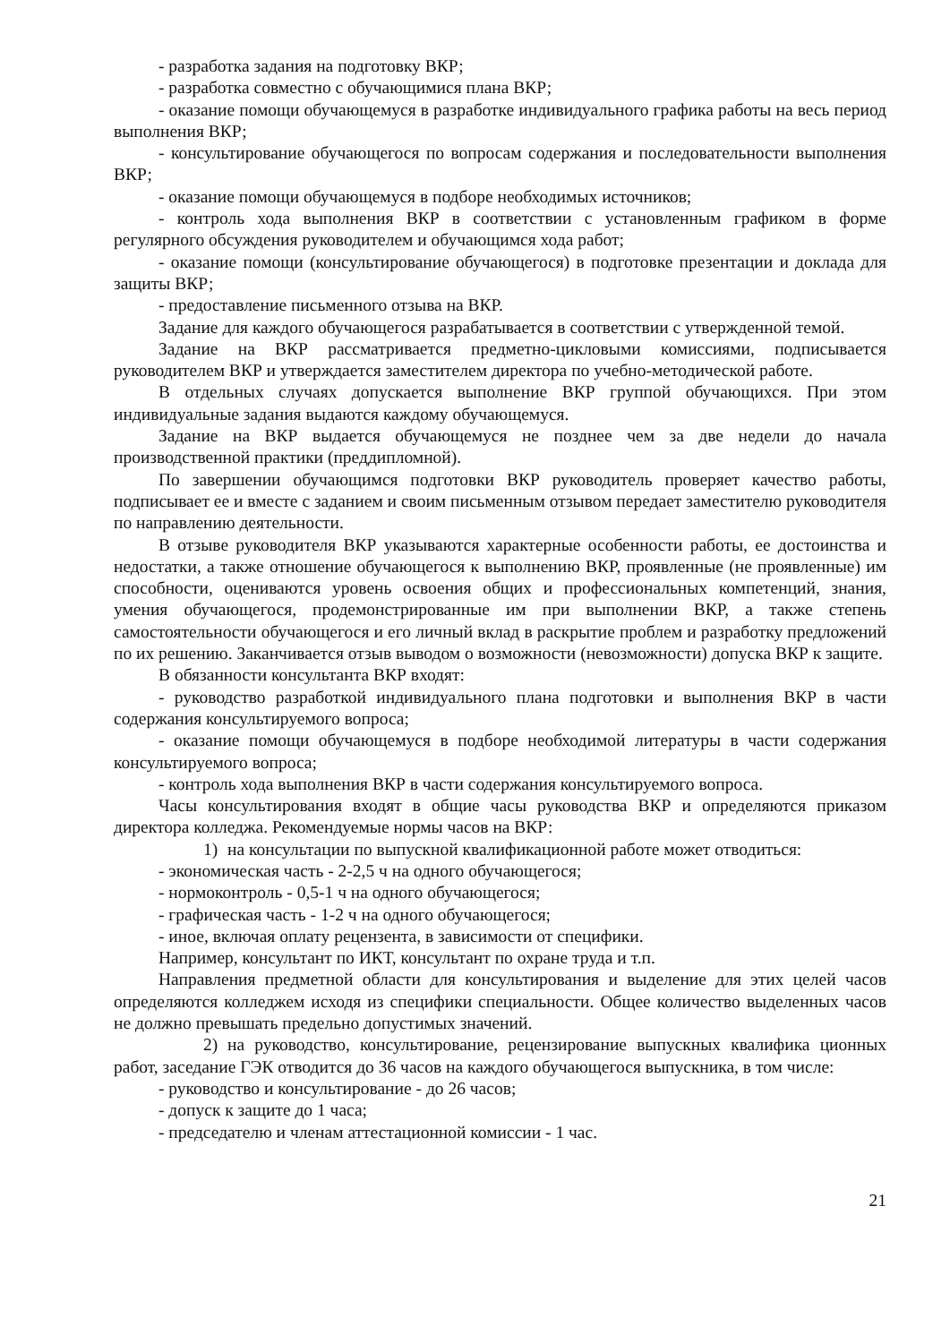- разработка задания на подготовку ВКР;
- разработка совместно с обучающимися плана ВКР;
- оказание помощи обучающемуся в разработке индивидуального графика работы на весь период выполнения ВКР;
- консультирование обучающегося по вопросам содержания и последовательности выполнения ВКР;
- оказание помощи обучающемуся в подборе необходимых источников;
- контроль хода выполнения ВКР в соответствии с установленным графиком в форме регулярного обсуждения руководителем и обучающимся хода работ;
- оказание помощи (консультирование обучающегося) в подготовке презентации и доклада для защиты ВКР;
- предоставление письменного отзыва на ВКР.
Задание для каждого обучающегося разрабатывается в соответствии с утвержденной темой.
Задание на ВКР рассматривается предметно-цикловыми комиссиями, подписывается руководителем ВКР и утверждается заместителем директора по учебно-методической работе.
В отдельных случаях допускается выполнение ВКР группой обучающихся. При этом индивидуальные задания выдаются каждому обучающемуся.
Задание на ВКР выдается обучающемуся не позднее чем за две недели до начала производственной практики (преддипломной).
По завершении обучающимся подготовки ВКР руководитель проверяет качество работы, подписывает ее и вместе с заданием и своим письменным отзывом передает заместителю руководителя по направлению деятельности.
В отзыве руководителя ВКР указываются характерные особенности работы, ее достоинства и недостатки, а также отношение обучающегося к выполнению ВКР, проявленные (не проявленные) им способности, оцениваются уровень освоения общих и профессиональных компетенций, знания, умения обучающегося, продемонстрированные им при выполнении ВКР, а также степень самостоятельности обучающегося и его личный вклад в раскрытие проблем и разработку предложений по их решению. Заканчивается отзыв выводом о возможности (невозможности) допуска ВКР к защите.
В обязанности консультанта ВКР входят:
- руководство разработкой индивидуального плана подготовки и выполнения ВКР в части содержания консультируемого вопроса;
- оказание помощи обучающемуся в подборе необходимой литературы в части содержания консультируемого вопроса;
- контроль хода выполнения ВКР в части содержания консультируемого вопроса.
Часы консультирования входят в общие часы руководства ВКР и определяются приказом директора колледжа. Рекомендуемые нормы часов на ВКР:
1) на консультации по выпускной квалификационной работе может отводиться:
- экономическая часть - 2-2,5 ч на одного обучающегося;
- нормоконтроль - 0,5-1 ч на одного обучающегося;
- графическая часть - 1-2 ч на одного обучающегося;
- иное, включая оплату рецензента, в зависимости от специфики.
Например, консультант по ИКТ, консультант по охране труда и т.п.
Направления предметной области для консультирования и выделение для этих целей часов определяются колледжем исходя из специфики специальности. Общее количество выделенных часов не должно превышать предельно допустимых значений.
2) на руководство, консультирование, рецензирование выпускных квалифика ционных работ, заседание ГЭК отводится до 36 часов на каждого обучающегося выпускника, в том числе:
- руководство и консультирование - до 26 часов;
- допуск к защите до 1 часа;
- председателю и членам аттестационной комиссии - 1 час.
21